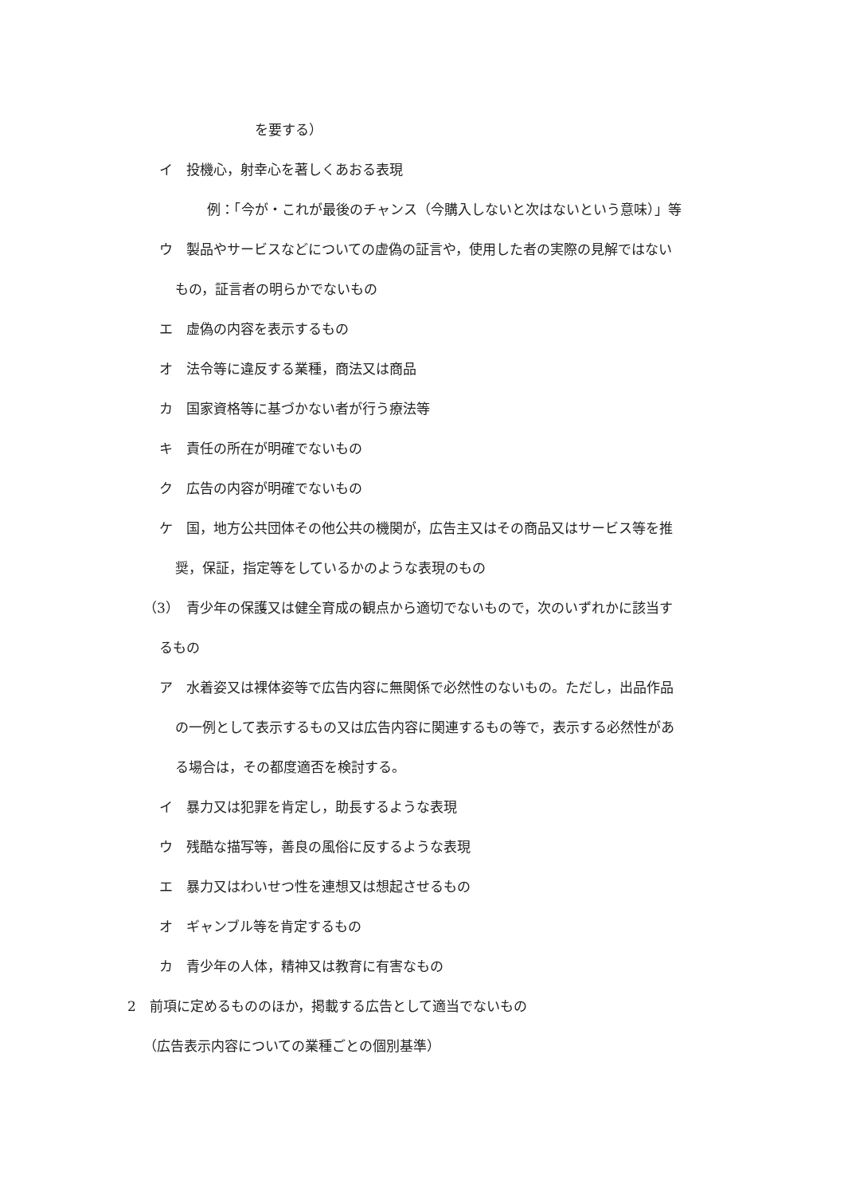を要する）
イ　投機心，射幸心を著しくあおる表現
例：「今が・これが最後のチャンス（今購入しないと次はないという意味）」等
ウ　製品やサービスなどについての虚偽の証言や，使用した者の実際の見解ではない
もの，証言者の明らかでないもの
エ　虚偽の内容を表示するもの
オ　法令等に違反する業種，商法又は商品
カ　国家資格等に基づかない者が行う療法等
キ　責任の所在が明確でないもの
ク　広告の内容が明確でないもの
ケ　国，地方公共団体その他公共の機関が，広告主又はその商品又はサービス等を推
奨，保証，指定等をしているかのような表現のもの
（3）　青少年の保護又は健全育成の観点から適切でないもので，次のいずれかに該当す
るもの
ア　水着姿又は裸体姿等で広告内容に無関係で必然性のないもの。ただし，出品作品
の一例として表示するもの又は広告内容に関連するもの等で，表示する必然性があ
る場合は，その都度適否を検討する。
イ　暴力又は犯罪を肯定し，助長するような表現
ウ　残酷な描写等，善良の風俗に反するような表現
エ　暴力又はわいせつ性を連想又は想起させるもの
オ　ギャンブル等を肯定するもの
カ　青少年の人体，精神又は教育に有害なもの
2　前項に定めるもののほか，掲載する広告として適当でないもの
（広告表示内容についての業種ごとの個別基準）